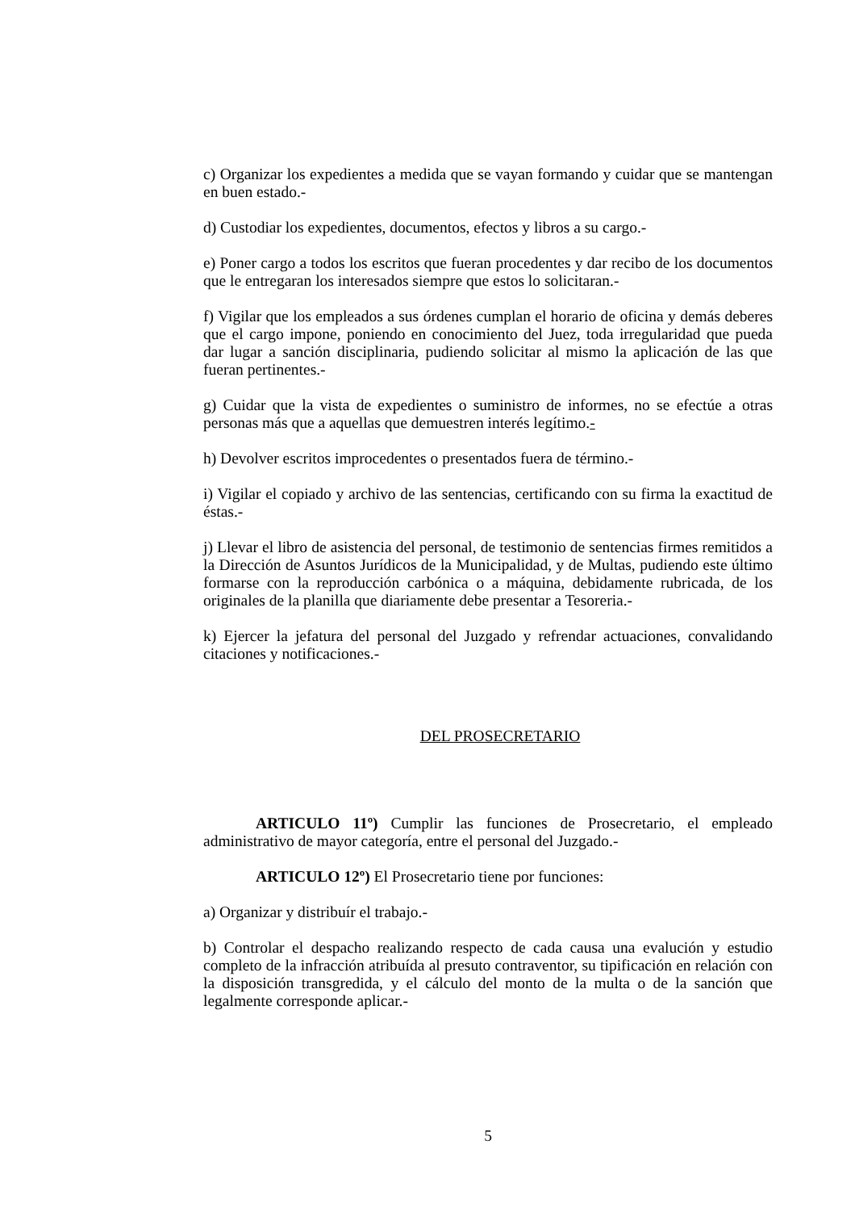c) Organizar los expedientes a medida que se vayan formando y cuidar que se mantengan en buen estado.-
d) Custodiar los expedientes, documentos, efectos y libros a su cargo.-
e) Poner cargo a todos los escritos que fueran procedentes y dar recibo de los documentos que le entregaran los interesados siempre que estos lo solicitaran.-
f) Vigilar que los empleados a sus órdenes cumplan el horario de oficina y demás deberes que el cargo impone, poniendo en conocimiento del Juez, toda irregularidad que pueda dar lugar a sanción disciplinaria, pudiendo solicitar al mismo la aplicación de las que fueran pertinentes.-
g) Cuidar que la vista de expedientes o suministro de informes, no se efectúe a otras personas más que a aquellas que demuestren interés legítimo.-
h) Devolver escritos improcedentes o presentados fuera de término.-
i) Vigilar el copiado y archivo de las sentencias, certificando con su firma la exactitud de éstas.-
j) Llevar el libro de asistencia del personal, de testimonio de sentencias firmes remitidos a la Dirección de Asuntos Jurídicos de la Municipalidad, y de Multas, pudiendo este último formarse con la reproducción carbónica o a máquina, debidamente rubricada, de los originales de la planilla que diariamente debe presentar a Tesoreria.-
k) Ejercer la jefatura del personal del Juzgado y refrendar actuaciones, convalidando citaciones y notificaciones.-
DEL PROSECRETARIO
ARTICULO 11º) Cumplir las funciones de Prosecretario, el empleado administrativo de mayor categoría, entre el personal del Juzgado.-
ARTICULO 12º) El Prosecretario tiene por funciones:
a) Organizar y distribuír el trabajo.-
b) Controlar el despacho realizando respecto de cada causa una evalución y estudio completo de la infracción atribuída al presuto contraventor, su tipificación en relación con la disposición transgredida, y el cálculo del monto de la multa o de la sanción que legalmente corresponde aplicar.-
5